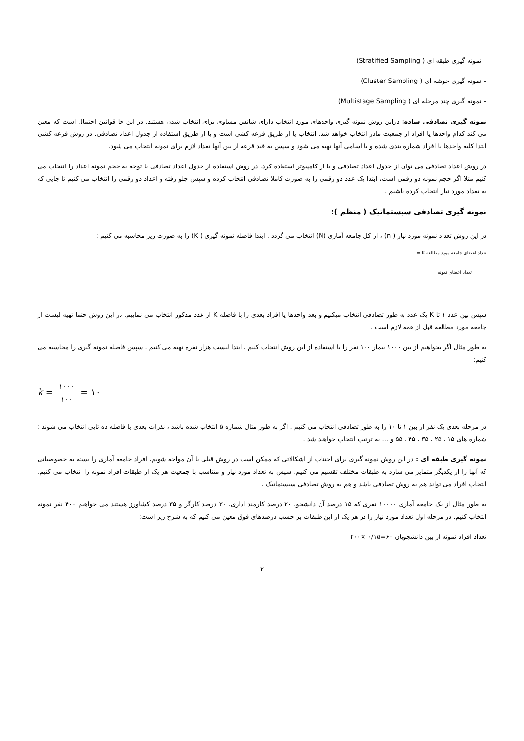– نمونه گیری طبقه ای ( Stratified Sampling)
– نمونه گیری خوشه ای ( Cluster Sampling)
– نمونه گیری چند مرحله ای ( Multistage Sampling)
نمونه گیری تصادفی ساده: دراین روش نمونه گیری واحدهای مورد انتخاب دارای شانس مساوی برای انتخاب شدن هستند. در این جا قوانین احتمال است که معین می کند کدام واحدها یا افراد از جمعیت مادر انتخاب خواهد شد. انتخاب یا از طریق قرعه کشی است و یا از طریق استفاده از جدول اعداد تصادفی. در روش قرعه کشی ابتدا کلیه واحدها یا افراد شماره بندی شده و یا اسامی آنها تهیه می شود و سپس به قید قرعه از بین آنها تعداد لازم برای نمونه انتخاب می شود.
در روش اعداد تصادفی می توان از جدول اعداد تصادفی و یا از کامپیوتر استفاده کرد. در روش استفاده از جدول اعداد تصادفی با توجه به حجم نمونه اعداد را انتخاب می کنیم مثلا اگر حجم نمونه دو رقمی است، ابتدا یک عدد دو رقمی را به صورت کاملا تصادفی انتخاب کرده و سپس جلو رفته و اعداد دو رقمی را انتخاب می کنیم تا جایی که به تعداد مورد نیاز انتخاب کرده باشیم .
نمونه گیری تصادفی سیستماتیک ( منظم ):
در این روش تعداد نمونه مورد نیاز ( n) ، از کل جامعه آماری (N) انتخاب می گردد . ابتدا فاصله نمونه گیری ( K) را به صورت زیر محاسبه می کنیم :
تعداد اعضای جامعه مورد مطالعه K =
تعداد اعضای نمونه
سپس بین عدد ۱ تا K یک عدد به طور تصادفی انتخاب میکنیم و بعد واحدها یا افراد بعدی را با فاصله K از عدد مذکور انتخاب می نماییم. در این روش حتما تهیه لیست از جامعه مورد مطالعه قبل از همه لازم است .
به طور مثال اگر بخواهیم از بین ۱۰۰۰ بیمار ۱۰۰ نفر را با استفاده از این روش انتخاب کنیم . ابتدا لیست هزار نفره تهیه می کنیم . سپس فاصله نمونه گیری را محاسبه می کنیم:
k = ۱۰۰۰ ۱۰۰ = ۱۰
در مرحله بعدی یک نفر از بین ۱ تا ۱۰ را به طور تصادفی انتخاب می کنیم . اگر به طور مثال شماره ۵ انتخاب شده باشد ، نفرات بعدی با فاصله ده تایی انتخاب می شوند : شماره های ۱۵ ، ۲۵ ، ۳۵ ، ۴۵ ، ۵۵ و ... به ترتیب انتخاب خواهند شد .
نمونه گیری طبقه ای : در این روش نمونه گیری برای اجتناب از اشکالاتی که ممکن است در روش قبلی با آن مواجه شویم، افراد جامعه آماری را بسته به خصوصیاتی که آنها را از یکدیگر متمایز می سازد به طبقات مختلف تقسیم می کنیم. سپس به تعداد مورد نیاز و متناسب با جمعیت هر یک از طبقات افراد نمونه را انتخاب می کنیم. انتخاب افراد می تواند هم به روش تصادفی باشد و هم به روش تصادفی سیستماتیک .
به طور مثال از یک جامعه آماری ۱۰۰۰۰ نفری که ۱۵ درصد آن دانشجو، ۲۰ درصد کارمند اداری، ۳۰ درصد کارگر و ۳۵ درصد کشاورز هستند می خواهیم ۴۰۰ نفر نمونه انتخاب کنیم. در مرحله اول تعداد مورد نیاز را در هر یک از این طبقات بر حسب درصدهای فوق معین می کنیم که به شرح زیر است:
تعداد افراد نمونه از بین دانشجویان ۶۰=۰/۱۵ ×۴۰۰
۲